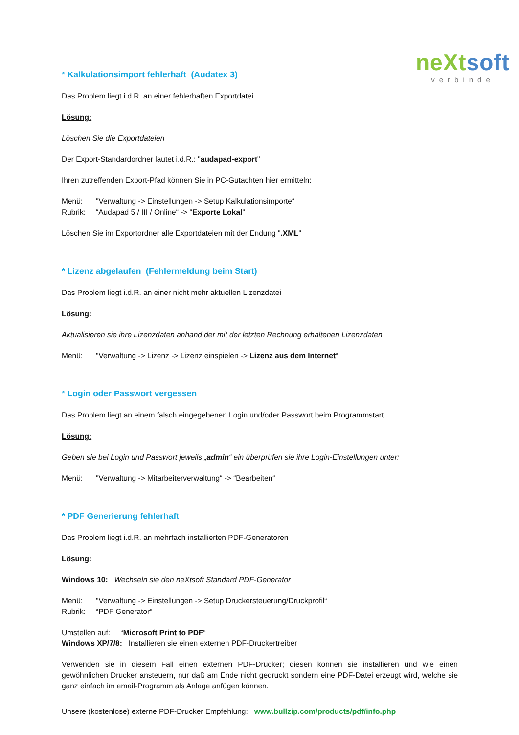neXt soft
verbinde
* Kalkulationsimport fehlerhaft (Audatex 3)
Das Problem liegt i.d.R. an einer fehlerhaften Exportdatei
Lösung:
Löschen Sie die Exportdateien
Der Export-Standardordner lautet i.d.R.: "audapad-export"
Ihren zutreffenden Export-Pfad können Sie in PC-Gutachten hier ermitteln:
Menü: "Verwaltung -> Einstellungen -> Setup Kalkulationsimporte“
Rubrik: “Audapad 5 / III / Online“ -> “Exporte Lokal“
Löschen Sie im Exportordner alle Exportdateien mit der Endung ".XML"
* Lizenz abgelaufen (Fehlermeldung beim Start)
Das Problem liegt i.d.R. an einer nicht mehr aktuellen Lizenzdatei
Lösung:
Aktualisieren sie ihre Lizenzdaten anhand der mit der letzten Rechnung erhaltenen Lizenzdaten
Menü: "Verwaltung -> Lizenz -> Lizenz einspielen -> Lizenz aus dem Internet“
* Login oder Passwort vergessen
Das Problem liegt an einem falsch eingegebenen Login und/oder Passwort beim Programmstart
Lösung:
Geben sie bei Login und Passwort jeweils „admin“ ein überprüfen sie ihre Login-Einstellungen unter:
Menü: "Verwaltung -> Mitarbeiterverwaltung“ -> “Bearbeiten“
* PDF Generierung fehlerhaft
Das Problem liegt i.d.R. an mehrfach installierten PDF-Generatoren
Lösung:
Windows 10: Wechseln sie den neXtsoft Standard PDF-Generator
Menü: "Verwaltung -> Einstellungen -> Setup Druckersteuerung/Druckprofil“
Rubrik: “PDF Generator“
Umstellen auf: “Microsoft Print to PDF“
Windows XP/7/8: Installieren sie einen externen PDF-Druckertreiber
Verwenden sie in diesem Fall einen externen PDF-Drucker; diesen können sie installieren und wie einen gewöhnlichen Drucker ansteuern, nur daß am Ende nicht gedruckt sondern eine PDF-Datei erzeugt wird, welche sie ganz einfach im email-Programm als Anlage anfügen können.
Unsere (kostenlose) externe PDF-Drucker Empfehlung: www.bullzip.com/products/pdf/info.php